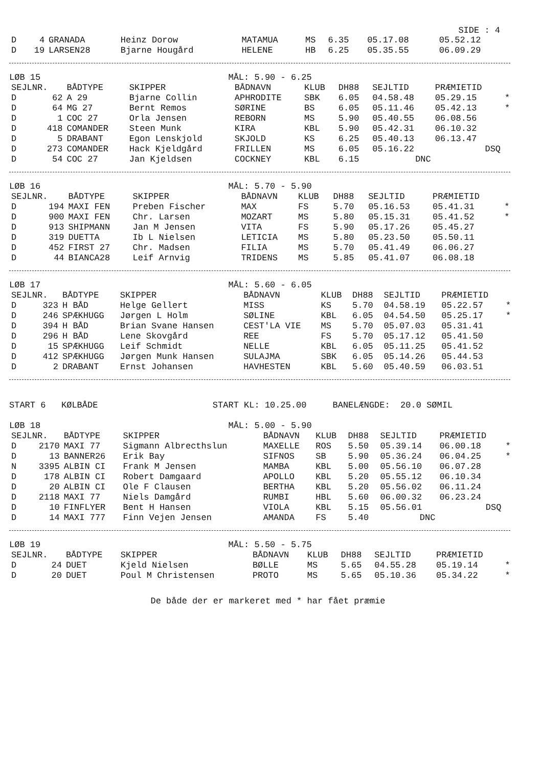SIDE : 4
| D | 4 | GRANADA | Heinz Dorow | MATAMUA | MS | 6.35 | 05.17.08 | 05.52.12 | |
| D | 19 | LARSEN28 | Bjarne Hougård | HELENE | HB | 6.25 | 05.35.55 | 06.09.29 | |
LØB 15 MÅL: 5.90 - 6.25
| SEJLNR. | | BÅDTYPE | SKIPPER | BÅDNAVN | KLUB | DH88 | SEJLTID | PRÆMIETID | |
| --- | --- | --- | --- | --- | --- | --- | --- | --- | --- |
| D | 62 | A 29 | Bjarne Collin | APHRODITE | SBK | 6.05 | 04.58.48 | 05.29.15 | * |
| D | 64 | MG 27 | Bernt Remos | SØRINE | BS | 6.05 | 05.11.46 | 05.42.13 | * |
| D | 1 | COC 27 | Orla Jensen | REBORN | MS | 5.90 | 05.40.55 | 06.08.56 | |
| D | 418 | COMANDER | Steen Munk | KIRA | KBL | 5.90 | 05.42.31 | 06.10.32 | |
| D | 5 | DRABANT | Egon Lenskjold | SKJOLD | KS | 6.25 | 05.40.13 | 06.13.47 | |
| D | 273 | COMANDER | Hack Kjeldgård | FRILLEN | MS | 6.05 | 05.16.22 | DSQ | |
| D | 54 | COC 27 | Jan Kjeldsen | COCKNEY | KBL | 6.15 | DNC | | |
LØB 16 MÅL: 5.70 - 5.90
| SEJLNR. | | BÅDTYPE | SKIPPER | BÅDNAVN | KLUB | DH88 | SEJLTID | PRÆMIETID | |
| --- | --- | --- | --- | --- | --- | --- | --- | --- | --- |
| D | 194 | MAXI FEN | Preben Fischer | MAX | FS | 5.70 | 05.16.53 | 05.41.31 | * |
| D | 900 | MAXI FEN | Chr. Larsen | MOZART | MS | 5.80 | 05.15.31 | 05.41.52 | * |
| D | 913 | SHIPMANN | Jan M Jensen | VITA | FS | 5.90 | 05.17.26 | 05.45.27 | |
| D | 319 | DUETTA | Ib L Nielsen | LETICIA | MS | 5.80 | 05.23.50 | 05.50.11 | |
| D | 452 | FIRST 27 | Chr. Madsen | FILIA | MS | 5.70 | 05.41.49 | 06.06.27 | |
| D | 44 | BIANCA28 | Leif Arnvig | TRIDENS | MS | 5.85 | 05.41.07 | 06.08.18 | |
LØB 17 MÅL: 5.60 - 6.05
| SEJLNR. | | BÅDTYPE | SKIPPER | BÅDNAVN | KLUB | DH88 | SEJLTID | PRÆMIETID | |
| --- | --- | --- | --- | --- | --- | --- | --- | --- | --- |
| D | 323 | H BÅD | Helge Gellert | MISS | KS | 5.70 | 04.58.19 | 05.22.57 | * |
| D | 246 | SPÆKHUGG | Jørgen L Holm | SØLINE | KBL | 6.05 | 04.54.50 | 05.25.17 | * |
| D | 394 | H BÅD | Brian Svane Hansen | CEST'LA VIE | MS | 5.70 | 05.07.03 | 05.31.41 | |
| D | 296 | H BÅD | Lene Skovgård | REE | FS | 5.70 | 05.17.12 | 05.41.50 | |
| D | 15 | SPÆKHUGG | Leif Schmidt | NELLE | KBL | 6.05 | 05.11.25 | 05.41.52 | |
| D | 412 | SPÆKHUGG | Jørgen Munk Hansen | SULAJMA | SBK | 6.05 | 05.14.26 | 05.44.53 | |
| D | 2 | DRABANT | Ernst Johansen | HAVHESTEN | KBL | 5.60 | 05.40.59 | 06.03.51 | |
START 6 KØLBÅDE START KL: 10.25.00 BANELÆNGDE: 20.0 SØMIL
LØB 18 MÅL: 5.00 - 5.90
| SEJLNR. | | BÅDTYPE | SKIPPER | BÅDNAVN | KLUB | DH88 | SEJLTID | PRÆMIETID | |
| --- | --- | --- | --- | --- | --- | --- | --- | --- | --- |
| D | 2170 | MAXI 77 | Sigmann Albrecthslun | MAXELLE | ROS | 5.50 | 05.39.14 | 06.00.18 | * |
| D | 13 | BANNER26 | Erik Bay | SIFNOS | SB | 5.90 | 05.36.24 | 06.04.25 | * |
| N | 3395 | ALBIN CI | Frank M Jensen | MAMBA | KBL | 5.00 | 05.56.10 | 06.07.28 | |
| D | 178 | ALBIN CI | Robert Damgaard | APOLLO | KBL | 5.20 | 05.55.12 | 06.10.34 | |
| D | 20 | ALBIN CI | Ole F Clausen | BERTHA | KBL | 5.20 | 05.56.02 | 06.11.24 | |
| D | 2118 | MAXI 77 | Niels Damgård | RUMBI | HBL | 5.60 | 06.00.32 | 06.23.24 | |
| D | 10 | FINFLYER | Bent H Hansen | VIOLA | KBL | 5.15 | 05.56.01 | DSQ | |
| D | 14 | MAXI 777 | Finn Vejen Jensen | AMANDA | FS | 5.40 | DNC | | |
LØB 19 MÅL: 5.50 - 5.75
| SEJLNR. | | BÅDTYPE | SKIPPER | BÅDNAVN | KLUB | DH88 | SEJLTID | PRÆMIETID | |
| --- | --- | --- | --- | --- | --- | --- | --- | --- | --- |
| D | 24 | DUET | Kjeld Nielsen | BØLLE | MS | 5.65 | 04.55.28 | 05.19.14 | * |
| D | 20 | DUET | Poul M Christensen | PROTO | MS | 5.65 | 05.10.36 | 05.34.22 | * |
De både der er markeret med * har fået præmie